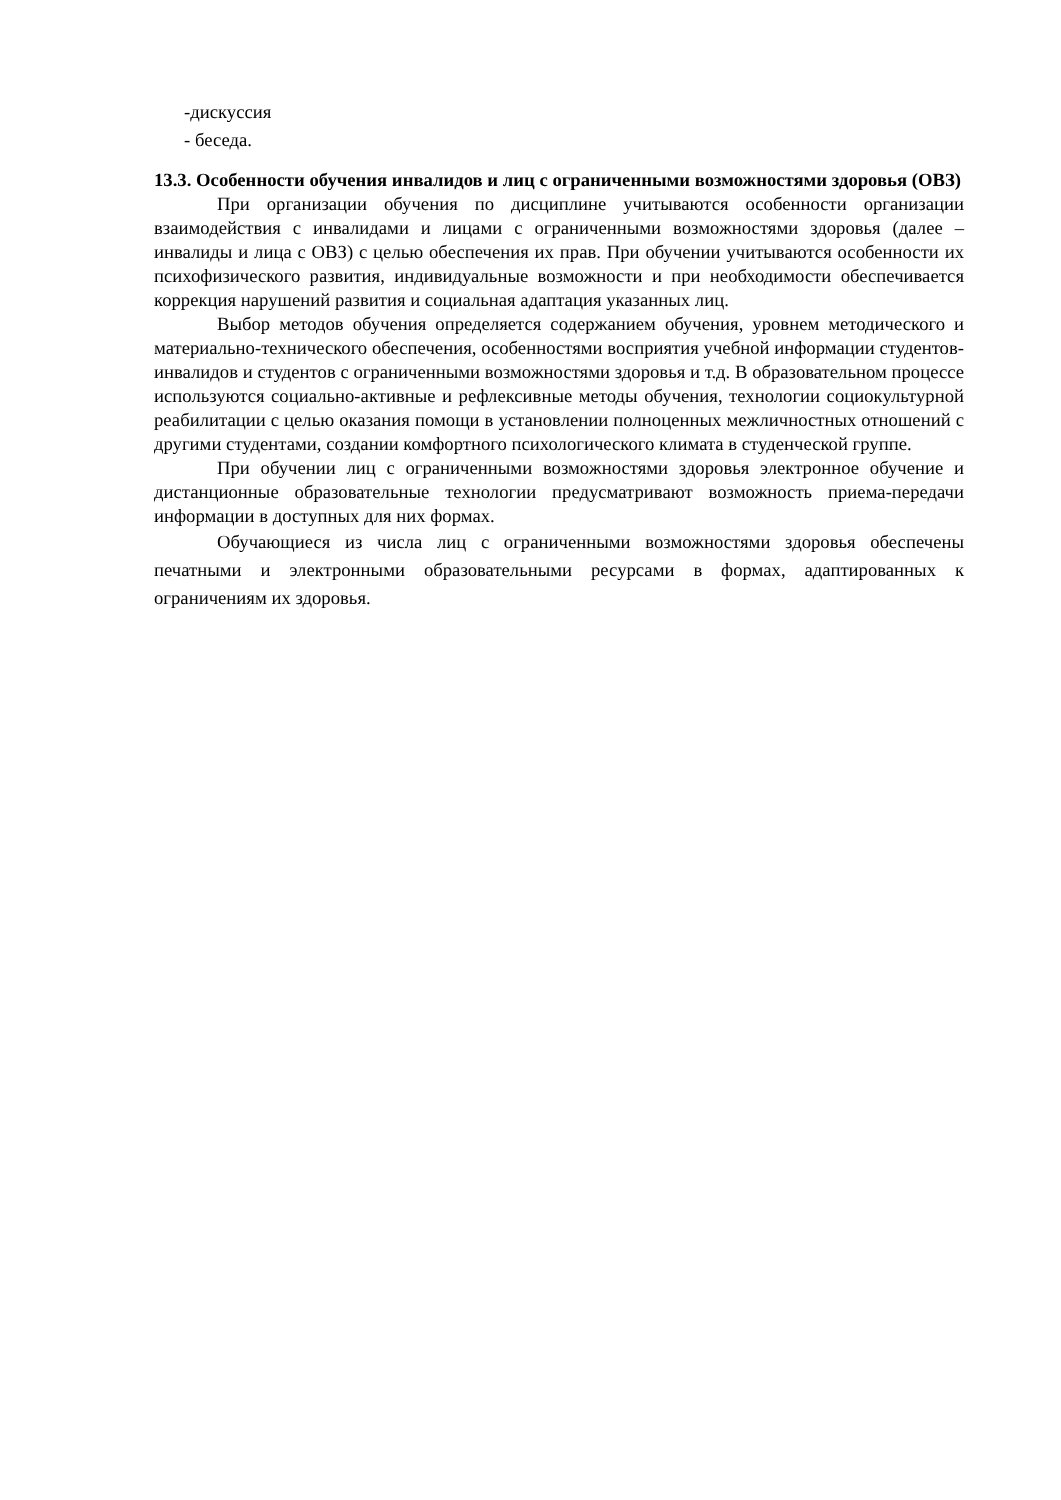-дискуссия
- беседа.
13.3. Особенности обучения инвалидов и лиц с ограниченными возможностями здоровья (ОВЗ)
При организации обучения по дисциплине учитываются особенности организации взаимодействия с инвалидами и лицами с ограниченными возможностями здоровья (далее – инвалиды и лица с ОВЗ) с целью обеспечения их прав. При обучении учитываются особенности их психофизического развития, индивидуальные возможности и при необходимости обеспечивается коррекция нарушений развития и социальная адаптация указанных лиц.
Выбор методов обучения определяется содержанием обучения, уровнем методического и материально-технического обеспечения, особенностями восприятия учебной информации студентов-инвалидов и студентов с ограниченными возможностями здоровья и т.д. В образовательном процессе используются социально-активные и рефлексивные методы обучения, технологии социокультурной реабилитации с целью оказания помощи в установлении полноценных межличностных отношений с другими студентами, создании комфортного психологического климата в студенческой группе.
При обучении лиц с ограниченными возможностями здоровья электронное обучение и дистанционные образовательные технологии предусматривают возможность приема-передачи информации в доступных для них формах.
Обучающиеся из числа лиц с ограниченными возможностями здоровья обеспечены печатными и электронными образовательными ресурсами в формах, адаптированных к ограничениям их здоровья.